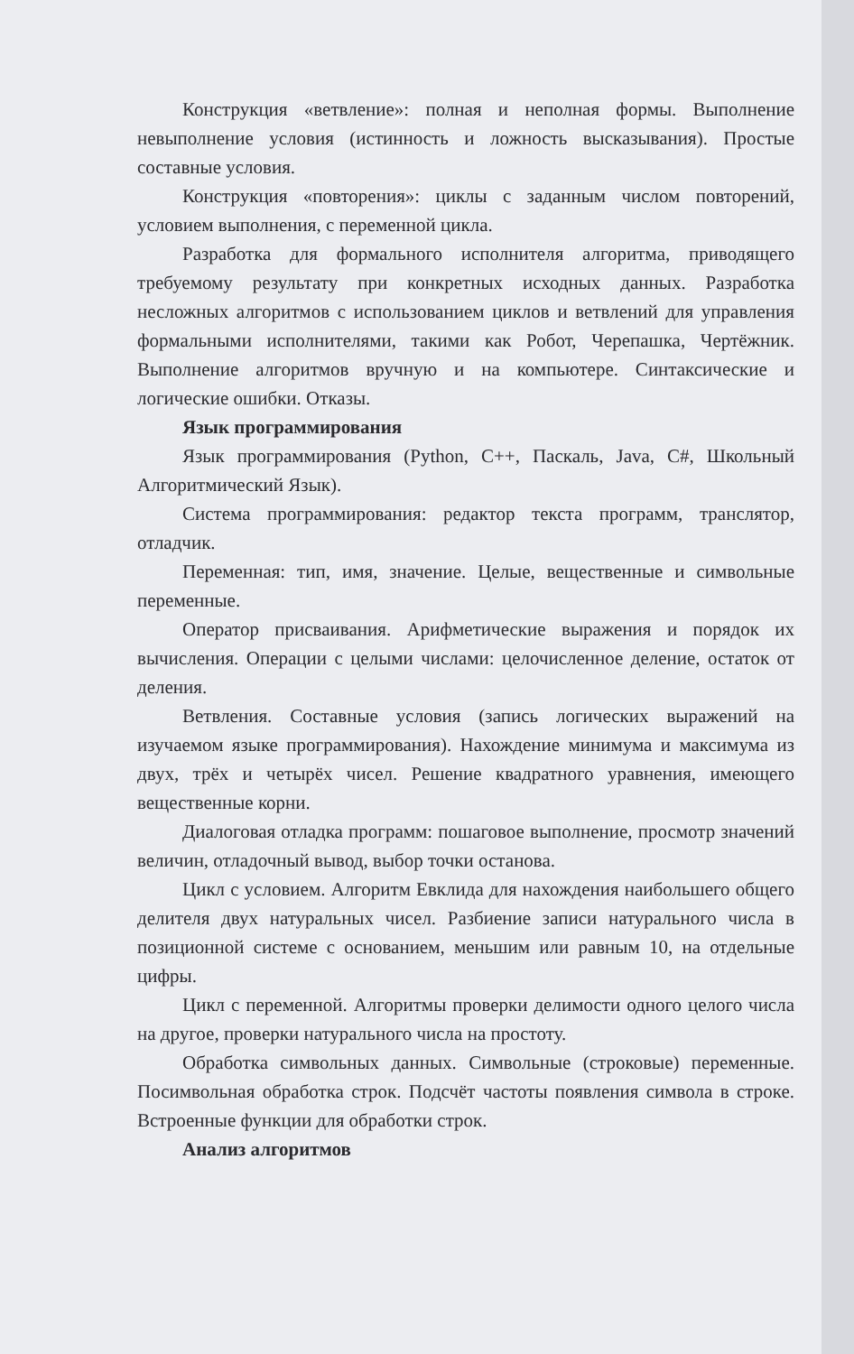Конструкция «ветвление»: полная и неполная формы. Выполнение невыполнение условия (истинность и ложность высказывания). Простые составные условия.
Конструкция «повторения»: циклы с заданным числом повторений, условием выполнения, с переменной цикла.
Разработка для формального исполнителя алгоритма, приводящего требуемому результату при конкретных исходных данных. Разработка несложных алгоритмов с использованием циклов и ветвлений для управления формальными исполнителями, такими как Робот, Черепашка, Чертёжник. Выполнение алгоритмов вручную и на компьютере. Синтаксические и логические ошибки. Отказы.
Язык программирования
Язык программирования (Python, C++, Паскаль, Java, C#, Школьный Алгоритмический Язык).
Система программирования: редактор текста программ, транслятор, отладчик.
Переменная: тип, имя, значение. Целые, вещественные и символьные переменные.
Оператор присваивания. Арифметические выражения и порядок их вычисления. Операции с целыми числами: целочисленное деление, остаток от деления.
Ветвления. Составные условия (запись логических выражений на изучаемом языке программирования). Нахождение минимума и максимума из двух, трёх и четырёх чисел. Решение квадратного уравнения, имеющего вещественные корни.
Диалоговая отладка программ: пошаговое выполнение, просмотр значений величин, отладочный вывод, выбор точки останова.
Цикл с условием. Алгоритм Евклида для нахождения наибольшего общего делителя двух натуральных чисел. Разбиение записи натурального числа в позиционной системе с основанием, меньшим или равным 10, на отдельные цифры.
Цикл с переменной. Алгоритмы проверки делимости одного целого числа на другое, проверки натурального числа на простоту.
Обработка символьных данных. Символьные (строковые) переменные. Посимвольная обработка строк. Подсчёт частоты появления символа в строке. Встроенные функции для обработки строк.
Анализ алгоритмов